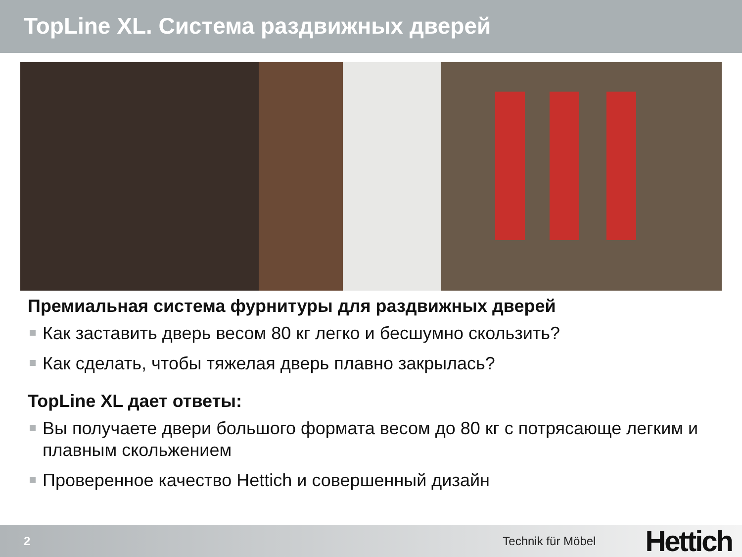TopLine XL. Система раздвижных дверей
Премиальная система фурнитуры для раздвижных дверей
Как заставить дверь весом 80 кг легко и бесшумно скользить?
Как сделать, чтобы тяжелая дверь плавно закрылась?
TopLine XL дает ответы:
Вы получаете двери большого формата весом до 80 кг с потрясающе легким и плавным скольжением
Проверенное качество Hettich и совершенный дизайн
2 Technik für Möbel
Hettich